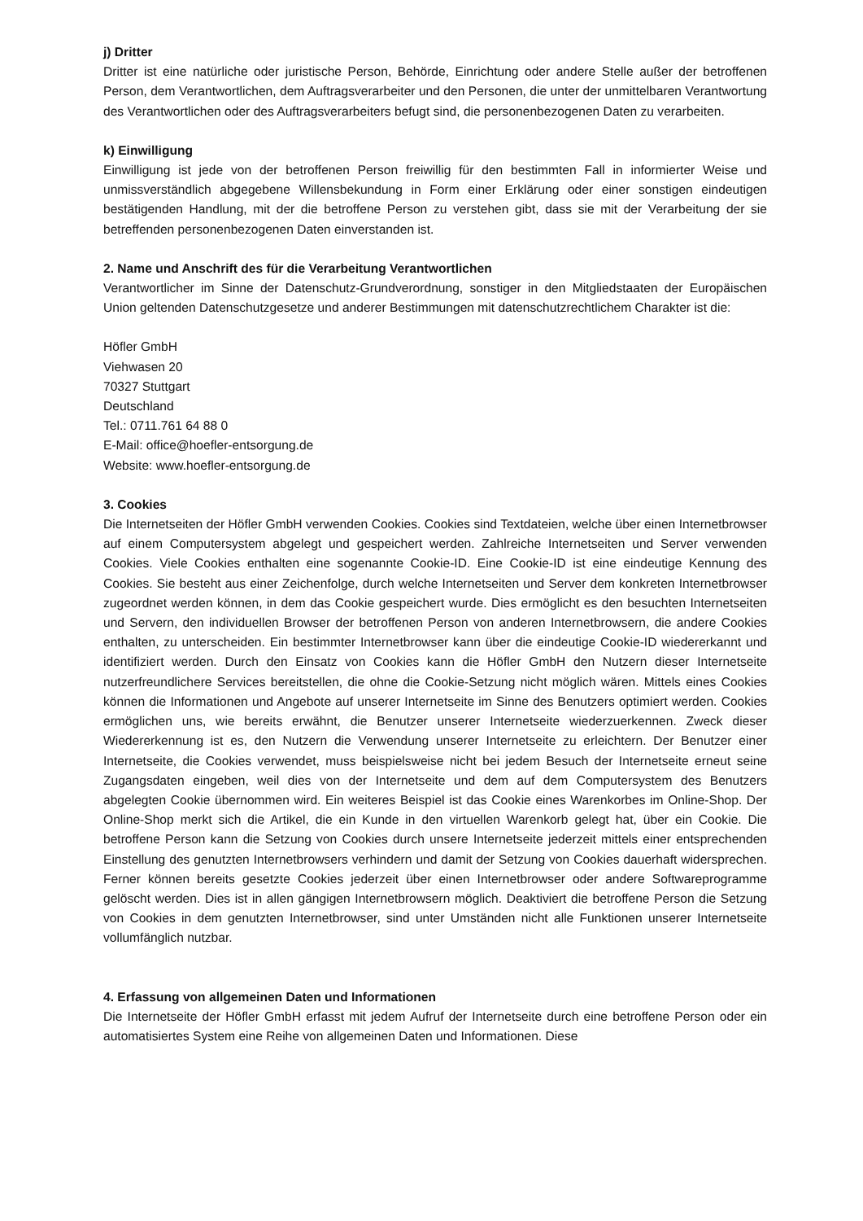j) Dritter
Dritter ist eine natürliche oder juristische Person, Behörde, Einrichtung oder andere Stelle außer der betroffenen Person, dem Verantwortlichen, dem Auftragsverarbeiter und den Personen, die unter der unmittelbaren Verantwortung des Verantwortlichen oder des Auftragsverarbeiters befugt sind, die personenbezogenen Daten zu verarbeiten.
k) Einwilligung
Einwilligung ist jede von der betroffenen Person freiwillig für den bestimmten Fall in informierter Weise und unmissverständlich abgegebene Willensbekundung in Form einer Erklärung oder einer sonstigen eindeutigen bestätigenden Handlung, mit der die betroffene Person zu verstehen gibt, dass sie mit der Verarbeitung der sie betreffenden personenbezogenen Daten einverstanden ist.
2. Name und Anschrift des für die Verarbeitung Verantwortlichen
Verantwortlicher im Sinne der Datenschutz-Grundverordnung, sonstiger in den Mitgliedstaaten der Europäischen Union geltenden Datenschutzgesetze und anderer Bestimmungen mit datenschutzrechtlichem Charakter ist die:
Höfler GmbH
Viehwasen 20
70327 Stuttgart
Deutschland
Tel.: 0711.761 64 88 0
E-Mail: office@hoefler-entsorgung.de
Website: www.hoefler-entsorgung.de
3. Cookies
Die Internetseiten der Höfler GmbH verwenden Cookies. Cookies sind Textdateien, welche über einen Internetbrowser auf einem Computersystem abgelegt und gespeichert werden. Zahlreiche Internetseiten und Server verwenden Cookies. Viele Cookies enthalten eine sogenannte Cookie-ID. Eine Cookie-ID ist eine eindeutige Kennung des Cookies. Sie besteht aus einer Zeichenfolge, durch welche Internetseiten und Server dem konkreten Internetbrowser zugeordnet werden können, in dem das Cookie gespeichert wurde. Dies ermöglicht es den besuchten Internetseiten und Servern, den individuellen Browser der betroffenen Person von anderen Internetbrowsern, die andere Cookies enthalten, zu unterscheiden. Ein bestimmter Internetbrowser kann über die eindeutige Cookie-ID wiedererkannt und identifiziert werden. Durch den Einsatz von Cookies kann die Höfler GmbH den Nutzern dieser Internetseite nutzerfreundlichere Services bereitstellen, die ohne die Cookie-Setzung nicht möglich wären. Mittels eines Cookies können die Informationen und Angebote auf unserer Internetseite im Sinne des Benutzers optimiert werden. Cookies ermöglichen uns, wie bereits erwähnt, die Benutzer unserer Internetseite wiederzuerkennen. Zweck dieser Wiedererkennung ist es, den Nutzern die Verwendung unserer Internetseite zu erleichtern. Der Benutzer einer Internetseite, die Cookies verwendet, muss beispielsweise nicht bei jedem Besuch der Internetseite erneut seine Zugangsdaten eingeben, weil dies von der Internetseite und dem auf dem Computersystem des Benutzers abgelegten Cookie übernommen wird. Ein weiteres Beispiel ist das Cookie eines Warenkorbes im Online-Shop. Der Online-Shop merkt sich die Artikel, die ein Kunde in den virtuellen Warenkorb gelegt hat, über ein Cookie. Die betroffene Person kann die Setzung von Cookies durch unsere Internetseite jederzeit mittels einer entsprechenden Einstellung des genutzten Internetbrowsers verhindern und damit der Setzung von Cookies dauerhaft widersprechen. Ferner können bereits gesetzte Cookies jederzeit über einen Internetbrowser oder andere Softwareprogramme gelöscht werden. Dies ist in allen gängigen Internetbrowsern möglich. Deaktiviert die betroffene Person die Setzung von Cookies in dem genutzten Internetbrowser, sind unter Umständen nicht alle Funktionen unserer Internetseite vollumfänglich nutzbar.
4. Erfassung von allgemeinen Daten und Informationen
Die Internetseite der Höfler GmbH erfasst mit jedem Aufruf der Internetseite durch eine betroffene Person oder ein automatisiertes System eine Reihe von allgemeinen Daten und Informationen. Diese